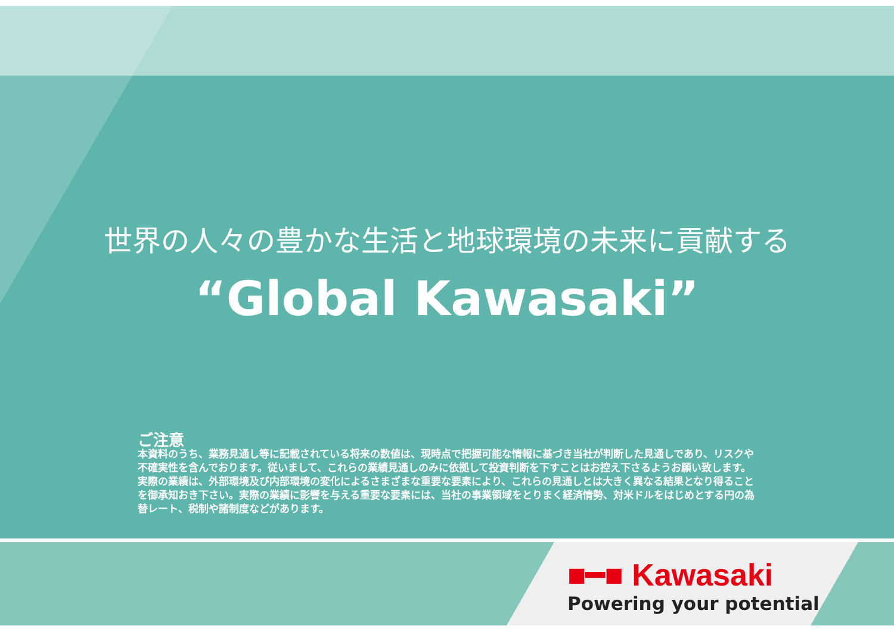世界の人々の豊かな生活と地球環境の未来に貢献する
“Global Kawasaki”
ご注意
本資料のうち、業務見通し等に記載されている将来の数値は、現時点で把握可能な情報に基づき当社が判断した見通しであり、リスクや不確実性を含んでおります。従いまして、これらの業績見通しのみに依拠して投資判断を下すことはお控え下さるようお願い致します。実際の業績は、外部環境及び内部環境の変化によるさまざまな重要な要素により、これらの見通しとは大きく異なる結果となり得ることを御承知おき下さい。実際の業績に影響を与える重要な要素には、当社の事業領域をとりまく経済情勢、対米ドルをはじめとする円の為替レート、税制や諸制度などがあります。
■━■ Kawasaki
Powering your potential